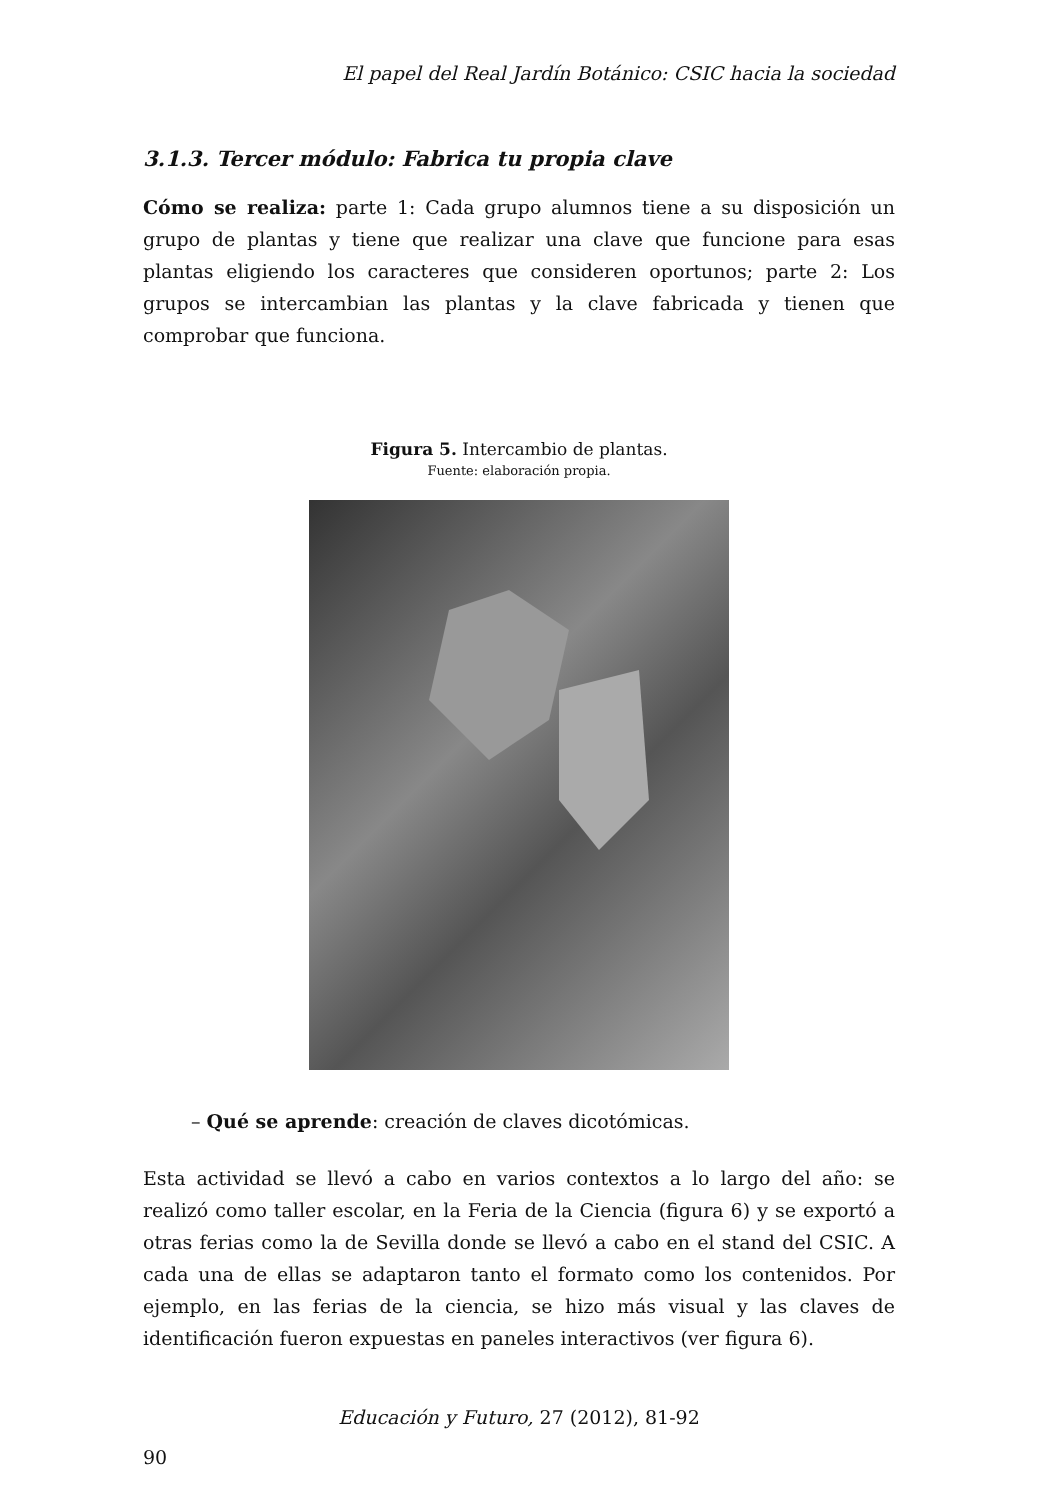El papel del Real Jardín Botánico: CSIC hacia la sociedad
3.1.3. Tercer módulo: Fabrica tu propia clave
Cómo se realiza: parte 1: Cada grupo alumnos tiene a su disposición un grupo de plantas y tiene que realizar una clave que funcione para esas plantas eligiendo los caracteres que consideren oportunos; parte 2: Los grupos se intercambian las plantas y la clave fabricada y tienen que comprobar que funciona.
Figura 5. Intercambio de plantas.
Fuente: elaboración propia.
– Qué se aprende: creación de claves dicotómicas.
Esta actividad se llevó a cabo en varios contextos a lo largo del año: se realizó como taller escolar, en la Feria de la Ciencia (figura 6) y se exportó a otras ferias como la de Sevilla donde se llevó a cabo en el stand del CSIC. A cada una de ellas se adaptaron tanto el formato como los contenidos. Por ejemplo, en las ferias de la ciencia, se hizo más visual y las claves de identificación fueron expuestas en paneles interactivos (ver figura 6).
Educación y Futuro, 27 (2012), 81-92
90